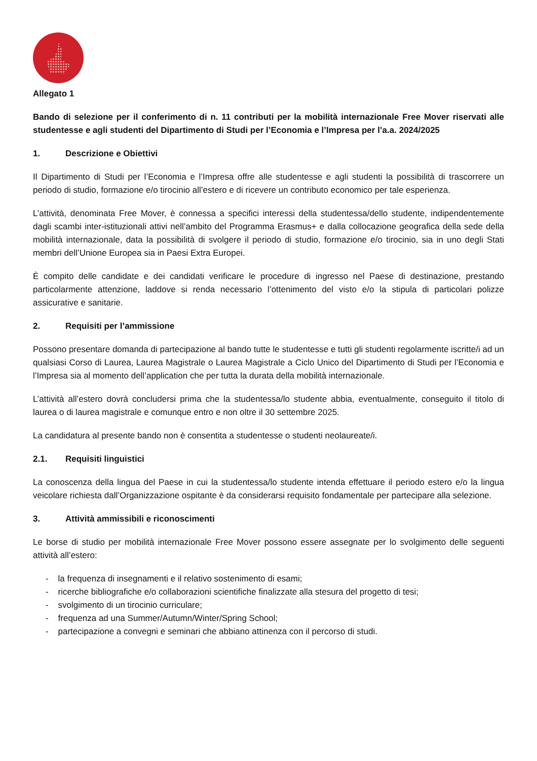Allegato 1
Bando di selezione per il conferimento di n. 11 contributi per la mobilità internazionale Free Mover riservati alle studentesse e agli studenti del Dipartimento di Studi per l’Economia e l’Impresa per l’a.a. 2024/2025
1. Descrizione e Obiettivi
Il Dipartimento di Studi per l’Economia e l’Impresa offre alle studentesse e agli studenti la possibilità di trascorrere un periodo di studio, formazione e/o tirocinio all’estero e di ricevere un contributo economico per tale esperienza.
L’attività, denominata Free Mover, è connessa a specifici interessi della studentessa/dello studente, indipendentemente dagli scambi inter-istituzionali attivi nell’ambito del Programma Erasmus+ e dalla collocazione geografica della sede della mobilità internazionale, data la possibilità di svolgere il periodo di studio, formazione e/o tirocinio, sia in uno degli Stati membri dell’Unione Europea sia in Paesi Extra Europei.
È compito delle candidate e dei candidati verificare le procedure di ingresso nel Paese di destinazione, prestando particolarmente attenzione, laddove si renda necessario l’ottenimento del visto e/o la stipula di particolari polizze assicurative e sanitarie.
2. Requisiti per l’ammissione
Possono presentare domanda di partecipazione al bando tutte le studentesse e tutti gli studenti regolarmente iscritte/i ad un qualsiasi Corso di Laurea, Laurea Magistrale o Laurea Magistrale a Ciclo Unico del Dipartimento di Studi per l’Economia e l’Impresa sia al momento dell’application che per tutta la durata della mobilità internazionale.
L’attività all’estero dovrà concludersi prima che la studentessa/lo studente abbia, eventualmente, conseguito il titolo di laurea o di laurea magistrale e comunque entro e non oltre il 30 settembre 2025.
La candidatura al presente bando non è consentita a studentesse o studenti neolaureate/i.
2.1. Requisiti linguistici
La conoscenza della lingua del Paese in cui la studentessa/lo studente intenda effettuare il periodo estero e/o la lingua veicolare richiesta dall’Organizzazione ospitante è da considerarsi requisito fondamentale per partecipare alla selezione.
3. Attività ammissibili e riconoscimenti
Le borse di studio per mobilità internazionale Free Mover possono essere assegnate per lo svolgimento delle seguenti attività all’estero:
- la frequenza di insegnamenti e il relativo sostenimento di esami;
- ricerche bibliografiche e/o collaborazioni scientifiche finalizzate alla stesura del progetto di tesi;
- svolgimento di un tirocinio curriculare;
- frequenza ad una Summer/Autumn/Winter/Spring School;
- partecipazione a convegni e seminari che abbiano attinenza con il percorso di studi.